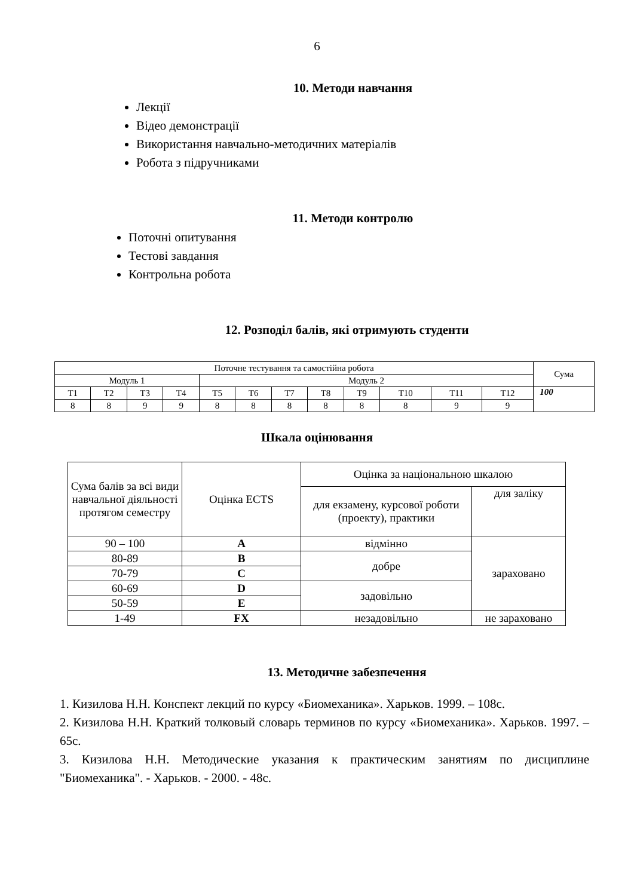6
10. Методи навчання
Лекції
Відео демонстрації
Використання навчально-методичних матеріалів
Робота з підручниками
11. Методи контролю
Поточні опитування
Тестові завдання
Контрольна робота
12. Розподіл балів, які отримують студенти
| Поточне тестування та самостійна робота | | | | | | | | | | | | Сума |
| Модуль 1 | | | | Модуль 2 | | | | | | | | |
| Т1 | Т2 | Т3 | Т4 | Т5 | Т6 | Т7 | Т8 | Т9 | Т10 | Т11 | Т12 | 100 |
| 8 | 8 | 9 | 9 | 8 | 8 | 8 | 8 | 8 | 8 | 9 | 9 | |
Шкала оцінювання
| Сума балів за всі види навчальної діяльності протягом семестру | Оцінка ECTS | Оцінка за національною шкалою | |
| | | для екзамену, курсової роботи (проекту), практики | для заліку |
| 90 – 100 | A | відмінно | зараховано |
| 80-89 | B | добре | |
| 70-79 | C | | |
| 60-69 | D | задовільно | |
| 50-59 | E | | |
| 1-49 | FX | незадовільно | не зараховано |
13. Методичне забезпечення
1. Кизилова Н.Н. Конспект лекций по курсу «Биомеханика». Харьков. 1999. – 108с.
2. Кизилова Н.Н. Краткий толковый словарь терминов по курсу «Биомеханика». Харьков. 1997. – 65с.
3. Кизилова Н.Н. Методические указания к практическим занятиям по дисциплине "Биомеханика". - Харьков. - 2000. - 48с.